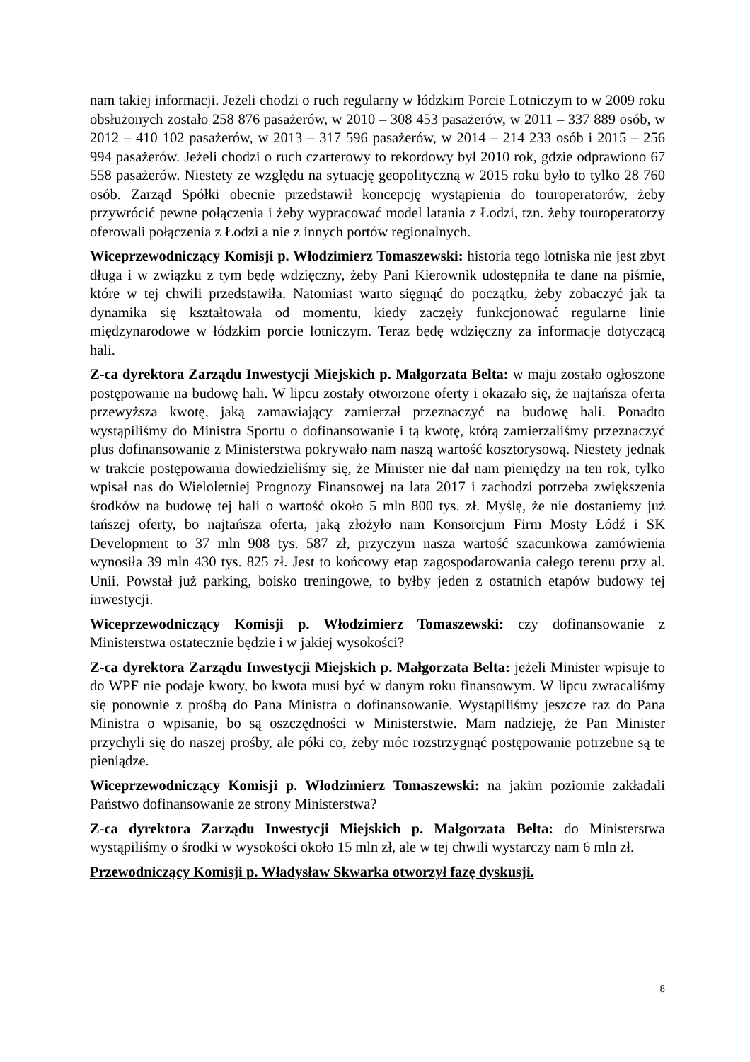nam takiej informacji. Jeżeli chodzi o ruch regularny w łódzkim Porcie Lotniczym to w 2009 roku obsłużonych zostało 258 876 pasażerów, w 2010 – 308 453 pasażerów, w 2011 – 337 889 osób, w 2012 – 410 102 pasażerów, w 2013 – 317 596 pasażerów, w 2014 – 214 233 osób i 2015 – 256 994 pasażerów. Jeżeli chodzi o ruch czarterowy to rekordowy był 2010 rok, gdzie odprawiono 67 558 pasażerów. Niestety ze względu na sytuację geopolityczną w 2015 roku było to tylko 28 760 osób. Zarząd Spółki obecnie przedstawił koncepcję wystąpienia do touroperatorów, żeby przywrócić pewne połączenia i żeby wypracować model latania z Łodzi, tzn. żeby touroperatorzy oferowali połączenia z Łodzi a nie z innych portów regionalnych.
Wiceprzewodniczący Komisji p. Włodzimierz Tomaszewski: historia tego lotniska nie jest zbyt długa i w związku z tym będę wdzięczny, żeby Pani Kierownik udostępniła te dane na piśmie, które w tej chwili przedstawiła. Natomiast warto sięgnąć do początku, żeby zobaczyć jak ta dynamika się kształtowała od momentu, kiedy zaczęły funkcjonować regularne linie międzynarodowe w łódzkim porcie lotniczym. Teraz będę wdzięczny za informacje dotyczącą hali.
Z-ca dyrektora Zarządu Inwestycji Miejskich p. Małgorzata Belta: w maju zostało ogłoszone postępowanie na budowę hali. W lipcu zostały otworzone oferty i okazało się, że najtańsza oferta przewyższa kwotę, jaką zamawiający zamierzał przeznaczyć na budowę hali. Ponadto wystąpiliśmy do Ministra Sportu o dofinansowanie i tą kwotę, którą zamierzaliśmy przeznaczyć plus dofinansowanie z Ministerstwa pokrywało nam naszą wartość kosztorysową. Niestety jednak w trakcie postępowania dowiedzieliśmy się, że Minister nie dał nam pieniędzy na ten rok, tylko wpisał nas do Wieloletniej Prognozy Finansowej na lata 2017 i zachodzi potrzeba zwiększenia środków na budowę tej hali o wartość około 5 mln 800 tys. zł. Myślę, że nie dostaniemy już tańszej oferty, bo najtańsza oferta, jaką złożyło nam Konsorcjum Firm Mosty Łódź i SK Development to 37 mln 908 tys. 587 zł, przyczym nasza wartość szacunkowa zamówienia wynosiła 39 mln 430 tys. 825 zł. Jest to końcowy etap zagospodarowania całego terenu przy al. Unii. Powstał już parking, boisko treningowe, to byłby jeden z ostatnich etapów budowy tej inwestycji.
Wiceprzewodniczący Komisji p. Włodzimierz Tomaszewski: czy dofinansowanie z Ministerstwa ostatecznie będzie i w jakiej wysokości?
Z-ca dyrektora Zarządu Inwestycji Miejskich p. Małgorzata Belta: jeżeli Minister wpisuje to do WPF nie podaje kwoty, bo kwota musi być w danym roku finansowym. W lipcu zwracaliśmy się ponownie z prośbą do Pana Ministra o dofinansowanie. Wystąpiliśmy jeszcze raz do Pana Ministra o wpisanie, bo są oszczędności w Ministerstwie. Mam nadzieję, że Pan Minister przychyli się do naszej prośby, ale póki co, żeby móc rozstrzygnąć postępowanie potrzebne są te pieniądze.
Wiceprzewodniczący Komisji p. Włodzimierz Tomaszewski: na jakim poziomie zakładali Państwo dofinansowanie ze strony Ministerstwa?
Z-ca dyrektora Zarządu Inwestycji Miejskich p. Małgorzata Belta: do Ministerstwa wystąpiliśmy o środki w wysokości około 15 mln zł, ale w tej chwili wystarczy nam 6 mln zł.
Przewodniczący Komisji p. Władysław Skwarka otworzył fazę dyskusji.
8